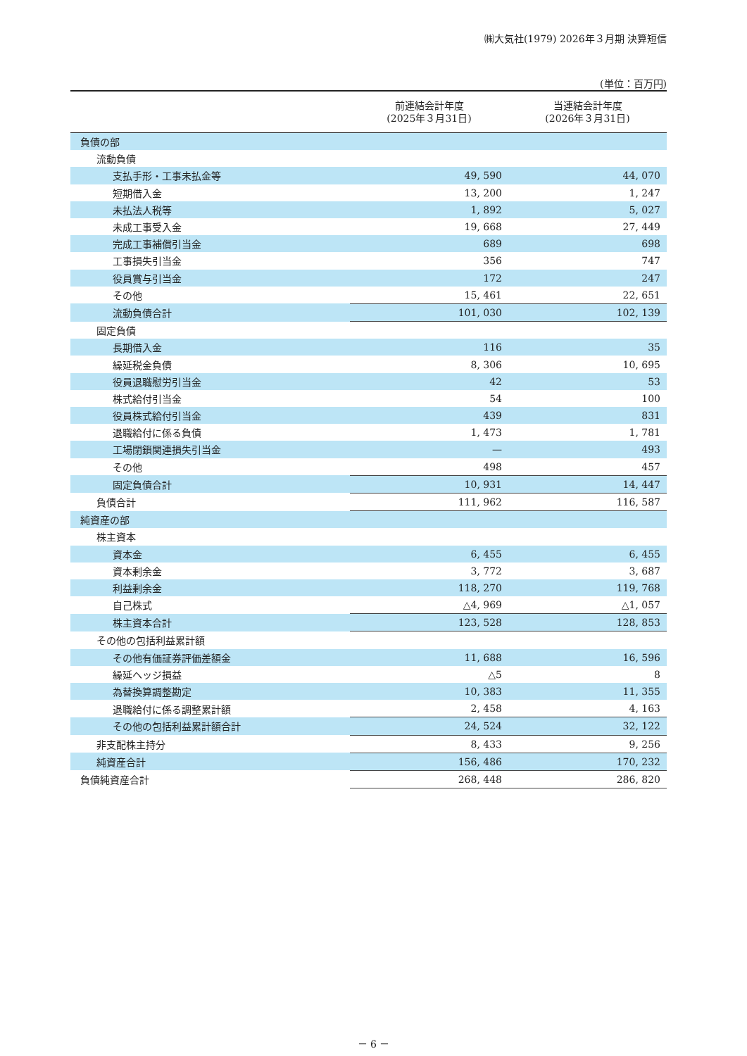㈱大気社(1979) 2026年３月期 決算短信
(単位：百万円)
| | 前連結会計年度 (2025年３月31日) | 当連結会計年度 (2026年３月31日) |
| --- | --- | --- |
| 負債の部 | | |
| 流動負債 | | |
| 支払手形・工事未払金等 | 49, 590 | 44, 070 |
| 短期借入金 | 13, 200 | 1, 247 |
| 未払法人税等 | 1, 892 | 5, 027 |
| 未成工事受入金 | 19, 668 | 27, 449 |
| 完成工事補償引当金 | 689 | 698 |
| 工事損失引当金 | 356 | 747 |
| 役員賞与引当金 | 172 | 247 |
| その他 | 15, 461 | 22, 651 |
| 流動負債合計 | 101, 030 | 102, 139 |
| 固定負債 | | |
| 長期借入金 | 116 | 35 |
| 繰延税金負債 | 8, 306 | 10, 695 |
| 役員退職慰労引当金 | 42 | 53 |
| 株式給付引当金 | 54 | 100 |
| 役員株式給付引当金 | 439 | 831 |
| 退職給付に係る負債 | 1, 473 | 1, 781 |
| 工場閉鎖関連損失引当金 | — | 493 |
| その他 | 498 | 457 |
| 固定負債合計 | 10, 931 | 14, 447 |
| 負債合計 | 111, 962 | 116, 587 |
| 純資産の部 | | |
| 株主資本 | | |
| 資本金 | 6, 455 | 6, 455 |
| 資本剰余金 | 3, 772 | 3, 687 |
| 利益剰余金 | 118, 270 | 119, 768 |
| 自己株式 | △4, 969 | △1, 057 |
| 株主資本合計 | 123, 528 | 128, 853 |
| その他の包括利益累計額 | | |
| その他有価証券評価差額金 | 11, 688 | 16, 596 |
| 繰延ヘッジ損益 | △5 | 8 |
| 為替換算調整勘定 | 10, 383 | 11, 355 |
| 退職給付に係る調整累計額 | 2, 458 | 4, 163 |
| その他の包括利益累計額合計 | 24, 524 | 32, 122 |
| 非支配株主持分 | 8, 433 | 9, 256 |
| 純資産合計 | 156, 486 | 170, 232 |
| 負債純資産合計 | 268, 448 | 286, 820 |
－ 6 －